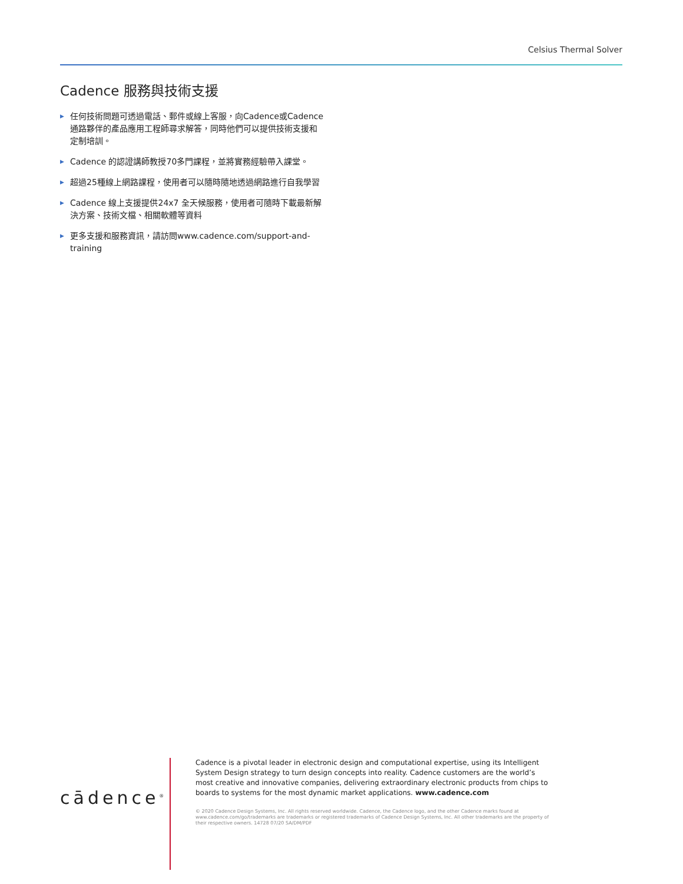Celsius Thermal Solver
Cadence 服務與技術支援
▶ 任何技術問題可透過電話、郵件或線上客服，向Cadence或Cadence通路夥伴的產品應用工程師尋求解答，同時他們可以提供技術支援和定制培訓。
▶ Cadence 的認證講師教授70多門課程，並將實務經驗帶入課堂。
▶ 超過25種線上網路課程，使用者可以隨時隨地透過網路進行自我學習
▶ Cadence 線上支援提供24x7 全天候服務，使用者可隨時下載最新解決方案、技術文檔、相關軟體等資料
▶ 更多支援和服務資訊，請訪問www.cadence.com/support-and-training
cādence<sup>®</sup>
Cadence is a pivotal leader in electronic design and computational expertise, using its Intelligent System Design strategy to turn design concepts into reality. Cadence customers are the world’s most creative and innovative companies, delivering extraordinary electronic products from chips to boards to systems for the most dynamic market applications. www.cadence.com
© 2020 Cadence Design Systems, Inc. All rights reserved worldwide. Cadence, the Cadence logo, and the other Cadence marks found at www.cadence.com/go/trademarks are trademarks or registered trademarks of Cadence Design Systems, Inc. All other trademarks are the property of their respective owners. 14728 07/20 SA/DM/PDF